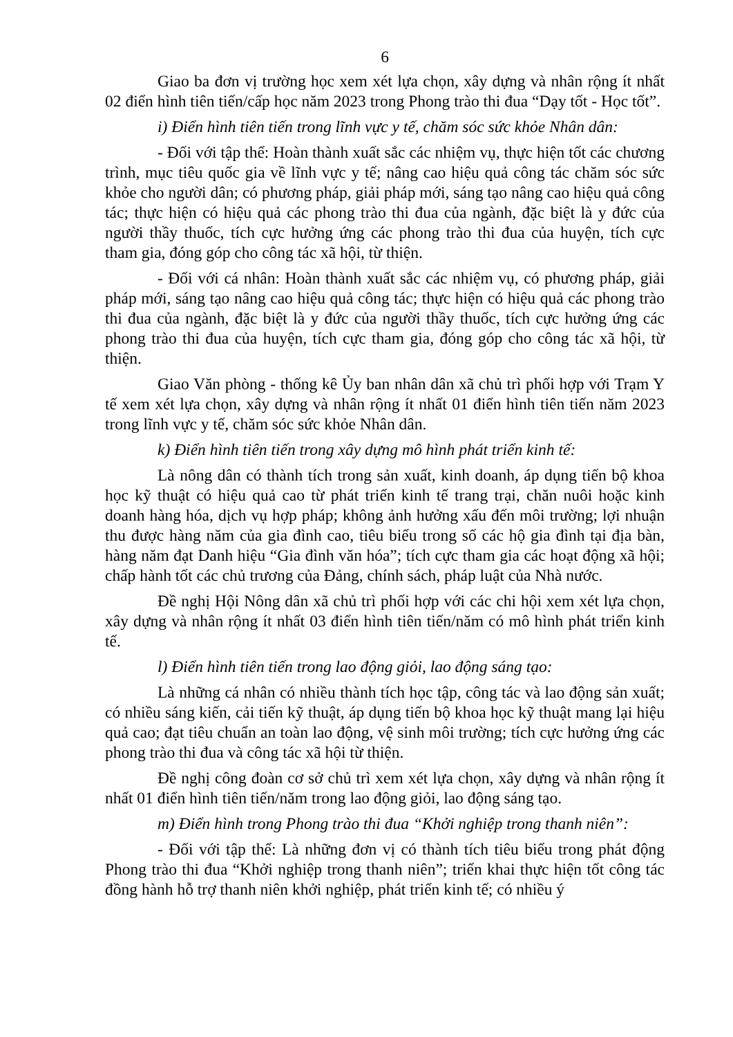6
Giao ba đơn vị trường học xem xét lựa chọn, xây dựng và nhân rộng ít nhất 02 điển hình tiên tiến/cấp học năm 2023 trong Phong trào thi đua “Dạy tốt - Học tốt”.
i) Điển hình tiên tiến trong lĩnh vực y tế, chăm sóc sức khỏe Nhân dân:
- Đối với tập thể: Hoàn thành xuất sắc các nhiệm vụ, thực hiện tốt các chương trình, mục tiêu quốc gia về lĩnh vực y tế; nâng cao hiệu quả công tác chăm sóc sức khỏe cho người dân; có phương pháp, giải pháp mới, sáng tạo nâng cao hiệu quả công tác; thực hiện có hiệu quả các phong trào thi đua của ngành, đặc biệt là y đức của người thầy thuốc, tích cực hưởng ứng các phong trào thi đua của huyện, tích cực tham gia, đóng góp cho công tác xã hội, từ thiện.
- Đối với cá nhân: Hoàn thành xuất sắc các nhiệm vụ, có phương pháp, giải pháp mới, sáng tạo nâng cao hiệu quả công tác; thực hiện có hiệu quả các phong trào thi đua của ngành, đặc biệt là y đức của người thầy thuốc, tích cực hưởng ứng các phong trào thi đua của huyện, tích cực tham gia, đóng góp cho công tác xã hội, từ thiện.
Giao Văn phòng - thống kê Ủy ban nhân dân xã chủ trì phối hợp với Trạm Y tế xem xét lựa chọn, xây dựng và nhân rộng ít nhất 01 điển hình tiên tiến năm 2023 trong lĩnh vực y tế, chăm sóc sức khỏe Nhân dân.
k) Điển hình tiên tiến trong xây dựng mô hình phát triển kinh tế:
Là nông dân có thành tích trong sản xuất, kinh doanh, áp dụng tiến bộ khoa học kỹ thuật có hiệu quả cao từ phát triển kinh tế trang trại, chăn nuôi hoặc kinh doanh hàng hóa, dịch vụ hợp pháp; không ảnh hưởng xấu đến môi trường; lợi nhuận thu được hàng năm của gia đình cao, tiêu biểu trong số các hộ gia đình tại địa bàn, hàng năm đạt Danh hiệu “Gia đình văn hóa”; tích cực tham gia các hoạt động xã hội; chấp hành tốt các chủ trương của Đảng, chính sách, pháp luật của Nhà nước.
Đề nghị Hội Nông dân xã chủ trì phối hợp với các chi hội xem xét lựa chọn, xây dựng và nhân rộng ít nhất 03 điển hình tiên tiến/năm có mô hình phát triển kinh tế.
l) Điển hình tiên tiến trong lao động giỏi, lao động sáng tạo:
Là những cá nhân có nhiều thành tích học tập, công tác và lao động sản xuất; có nhiều sáng kiến, cải tiến kỹ thuật, áp dụng tiến bộ khoa học kỹ thuật mang lại hiệu quả cao; đạt tiêu chuẩn an toàn lao động, vệ sinh môi trường; tích cực hưởng ứng các phong trào thi đua và công tác xã hội từ thiện.
Đề nghị công đoàn cơ sở chủ trì xem xét lựa chọn, xây dựng và nhân rộng ít nhất 01 điển hình tiên tiến/năm trong lao động giỏi, lao động sáng tạo.
m) Điển hình trong Phong trào thi đua “Khởi nghiệp trong thanh niên”:
- Đối với tập thể: Là những đơn vị có thành tích tiêu biểu trong phát động Phong trào thi đua “Khởi nghiệp trong thanh niên”; triển khai thực hiện tốt công tác đồng hành hỗ trợ thanh niên khởi nghiệp, phát triển kinh tế; có nhiều ý